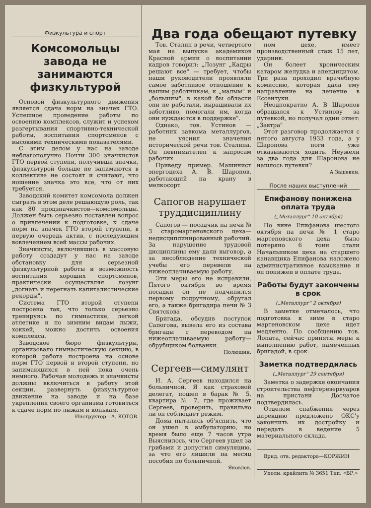Физкультура и спорт
Комсомольцы завода не занимаются физкультурой
Основой физкультурного движения является сдача норм на значек ГТО. Успешное проведение работы по освоению комплексов, служит и успехом разгертывания спортивно-технической работы, воспитания спортсменов с высокими техническими показателями.
С этим делом у нас на заводе неблагополучно Почти 300 значкистов ГТО первой ступени, получивши значки, физкультурой больше не занимаются в коллективе не состоят и считают, что ношение значка это все, что от них требуется.
Заводский комитет комсомола должен сыграть в этом деле решающую роль, так как 80 процзначкистов—комсомольцы. Должен быть серьезно поставлен вопрос о привлечении к подготовке, к сдаче норм на значек ГТО второй ступени, в первую очередь актив, с последующим вовлечением всей массы рабочих.
Значкисты, включившись в массовую работу создадут у нас на заводе обстановку для серьезной физкультурной работы и возможность воспитания хороших спортсменов, практически осуществляя лозунг „догнать и перегнать капиталистические рекорды".
Система ГТО второй ступени построена так, что только серьезно тренируясь по гимнастике, легкой атлетике и по зимним видам лыжи, хоккей, можно достичь освоения комплекса.
Заводское бюро физкультуры, организовало гимнастическую секцию, в которой работа построена на основе норм ГТО первой и второй ступени, но занимающихся в ней пока очень немного. Рабочая молодежь и значкисты должны включиться в работу этой секции, развернуть физкультурное движение на заводе и на базе укрепления своего организма готовиться к сдаче норм по лыжам и конькам.
Инструктор—А. КОТОВ.
Два года обещают путевку
Тов. Сталин в речи, четвертого мая на выпуске академиков Красной армии о воспитании кадров говорил: „Лозунг „Кадры решают все" — требует, чтобы наши руководители проявляли самое заботливое отношение к нашим работникам, к „малым" и „большим", в какой бы области они не работали, выращивали их заботливо, помогали им, когда они нуждаются в поддержке".
Однако, тов. Устинов — работник завкома металлургов, не уяснил значения исторической речи тов. Сталина. Он невнимателен к запросам рабочих
Приведу пример. Машинист энергоцеха А. В. Шаронов, работающий на крану в мелкосорт
Сапогов нарушает труддисциплину
Сапогов — посадчик на печи № 3 старомартеновского цеха—недисциплинированный рабочий. За нарушение трудовой дисциплины ему дали выговор, а за несоблюдение технической учебы его перевели на нижеоплачиваемую работу.
Эти меры его не исправили. Пятого октября во время посадки он не подчинился первому подручному, обругал его, а также бригадира печи № 3 Святскова
Бригада, обсудив поступок Сапогова, вывела его из состава бригады с переводом на нижеоплачиваемую работу—обрубщиком болванки.
Полюшин.
Сергеев—симулянт
И. А. Сергеев находился на больничной. Я как страховой делегат, пошел в барак № 5, квартира № 7, где проживает Сергеев, проверить, правильно ли он соблюдает режим.
Дома пытались об'яснить, что он ушел в амбулаторию, но время было еще 7 часов утра Выяснилось, что Сергеев ушел за грибами и допустил симуляцию, за что его лишили на месяц пособия по больничной.
Яковлев.
ном цехе, имеет производственный стаж 15 лет, ударник.
Он болеет хроническим катаром желудка и апендицитом. Три раза проходил врачебную комиссию, которая дала ему направление на лечение в Ессентуки.
Неоднократно А. В Шаронов обращался к Устинову за путевкой, но получал один ответ: „Завтра"
Этот разговор продолжается с пятого августа 1933 года, а у Шаронова ноги уже отказываются ходить. Неужели за два года для Шаронова не нашлось путевки?
А Зашевин.
После наших выступлений
Епифанову понижена оплата труда
(„Металлург" 10 октября)
По вине Епифанова шестого октября на печи № 1 старо мартеновского цеха было потеряно 6 тонн стали Начальником цеха на старшего канавщика Епифанова наложено административное взыскание и он понижен в оплате труда.
Работы будут закончены в срок
(„Металлург" 2 октября)
В заметке отмечалось, что подготовка к зиме в старо мартеновском цехе идет медленно. По сообщению тов. Лопата, сейчас приняты меры к выполнению работ, намеченных бригадой, в срок.
Заметка подтвердилась
(„Металлург" 29 сентября)
Заметка о задержке окончания строительства нефтерезервуаров на пристани Досчатое подтвердилась.
Отделом снабжения через дирекцию предложено ОКС'у закончить их достройку и передать в ведение 5 материального склада.
Врид. отв. редактора—КОРЖИН
Уполн. крайлита № 3651 Тип. «ВР.»